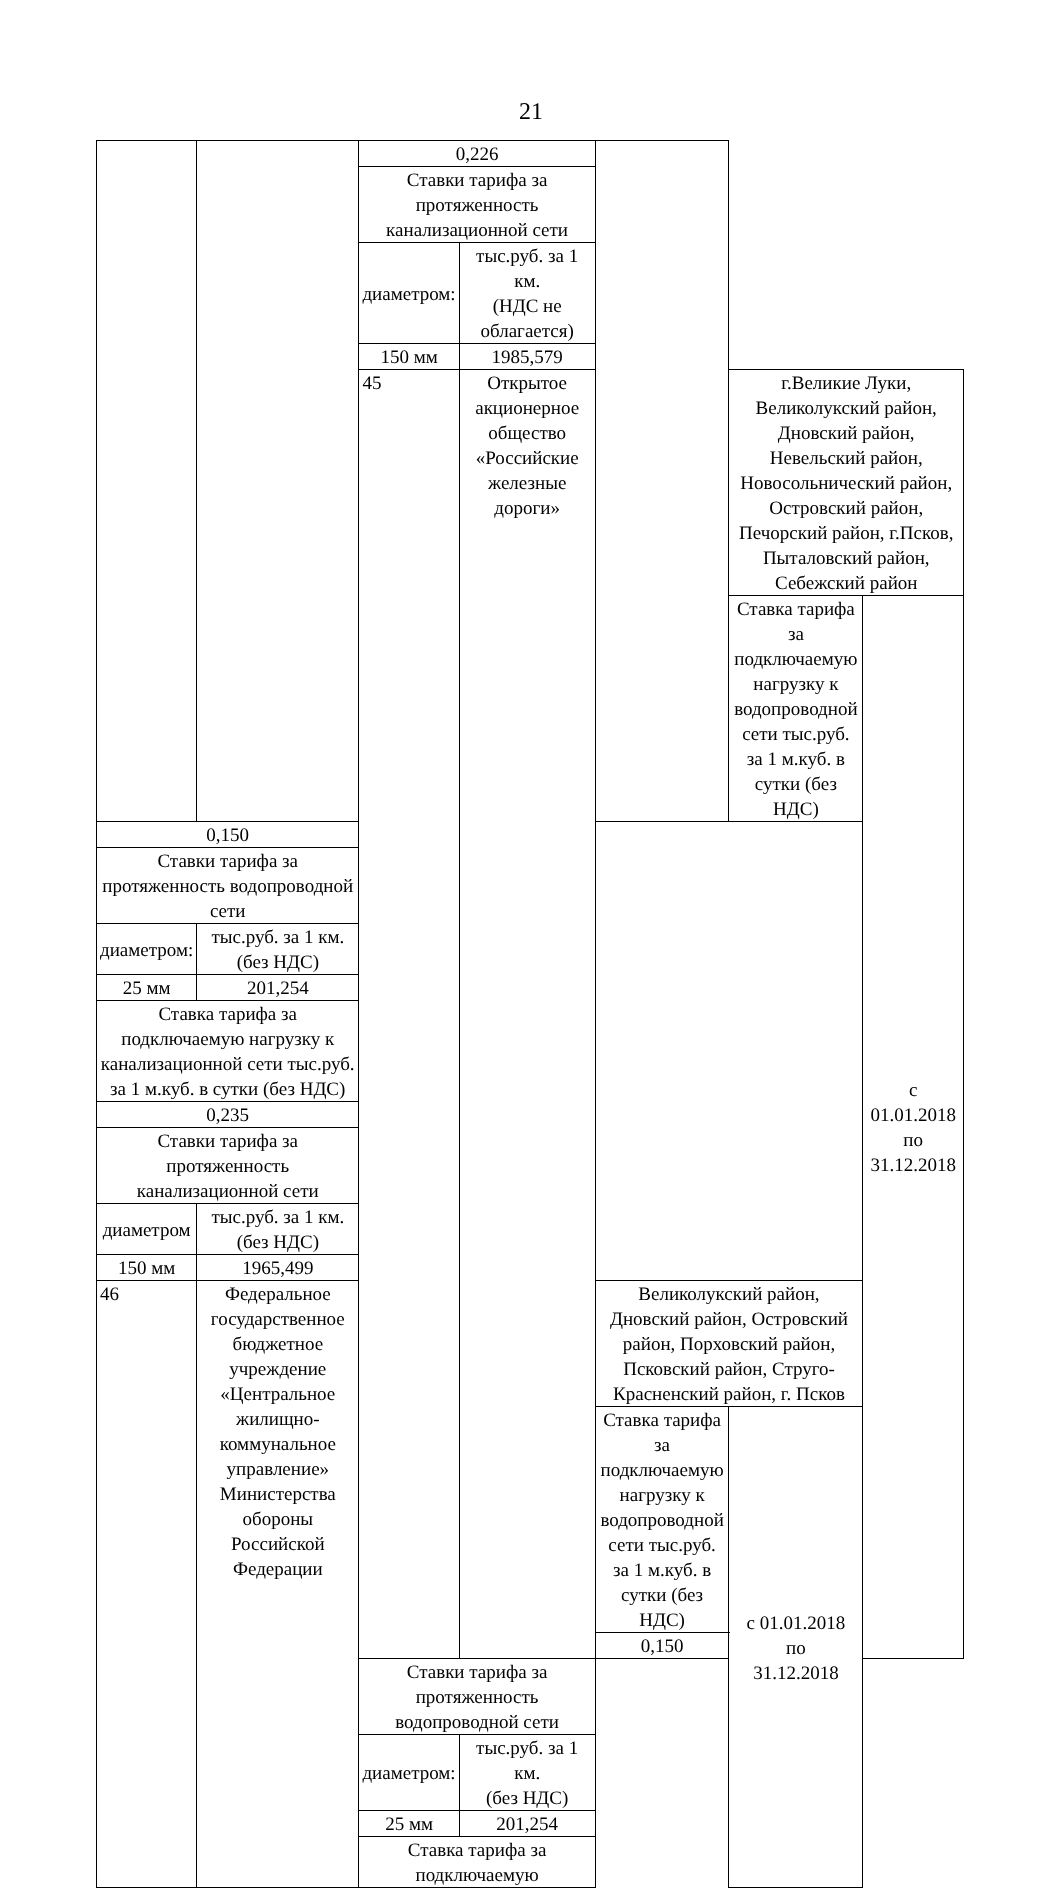21
| | | 0,226 | | | | | |
| | | Ставки тарифа за протяженность канализационной сети | | | | | |
| | | диаметром: | тыс.руб. за 1 км. (НДС не облагается) | | | | |
| | | 150 мм | 1985,579 | | | | |
| | | 45 | Открытое акционерное общество «Российские железные дороги» | | г.Великие Луки, Великолукский район, Дновский район, Невельский район, Новосольнический район, Островский район, Печорский район, г.Псков, Пыталовский район, Себежский район | | |
| | | | | | Ставка тарифа за подключаемую нагрузку к водопроводной сети тыс.руб. за 1 м.куб. в сутки (без НДС) | | с 01.01.2018 по 31.12.2018 |
| 0,150 | | | | | | | |
| Ставки тарифа за протяженность водопроводной сети | | | | | | | |
| диаметром: | тыс.руб. за 1 км. (без НДС) | | | | | | |
| 25 мм | 201,254 | | | | | | |
| Ставка тарифа за подключаемую нагрузку к канализационной сети тыс.руб. за 1 м.куб. в сутки (без НДС) | | | | | | | |
| 0,235 | | | | | | | |
| Ставки тарифа за протяженность канализационной сети | | | | | | | |
| диаметром | тыс.руб. за 1 км. (без НДС) | | | | | | |
| 150 мм | 1965,499 | | | | | | |
| 46 | Федеральное государственное бюджетное учреждение «Центральное жилищно-коммунальное управление» Министерства обороны Российской Федерации | | | Великолукский район, Дновский район, Островский район, Порховский район, Псковский район, Струго-Красненский район, г. Псков | | | |
| | | | | Ставка тарифа за подключаемую нагрузку к водопроводной сети тыс.руб. за 1 м.куб. в сутки (без НДС) | | с 01.01.2018 по 31.12.2018 | |
| | | | | 0,150 | | | |
| | | Ставки тарифа за протяженность водопроводной сети | | | | | |
| | | диаметром: | тыс.руб. за 1 км. (без НДС) | | | | |
| | | 25 мм | 201,254 | | | | |
| | | Ставка тарифа за подключаемую | | | | | |